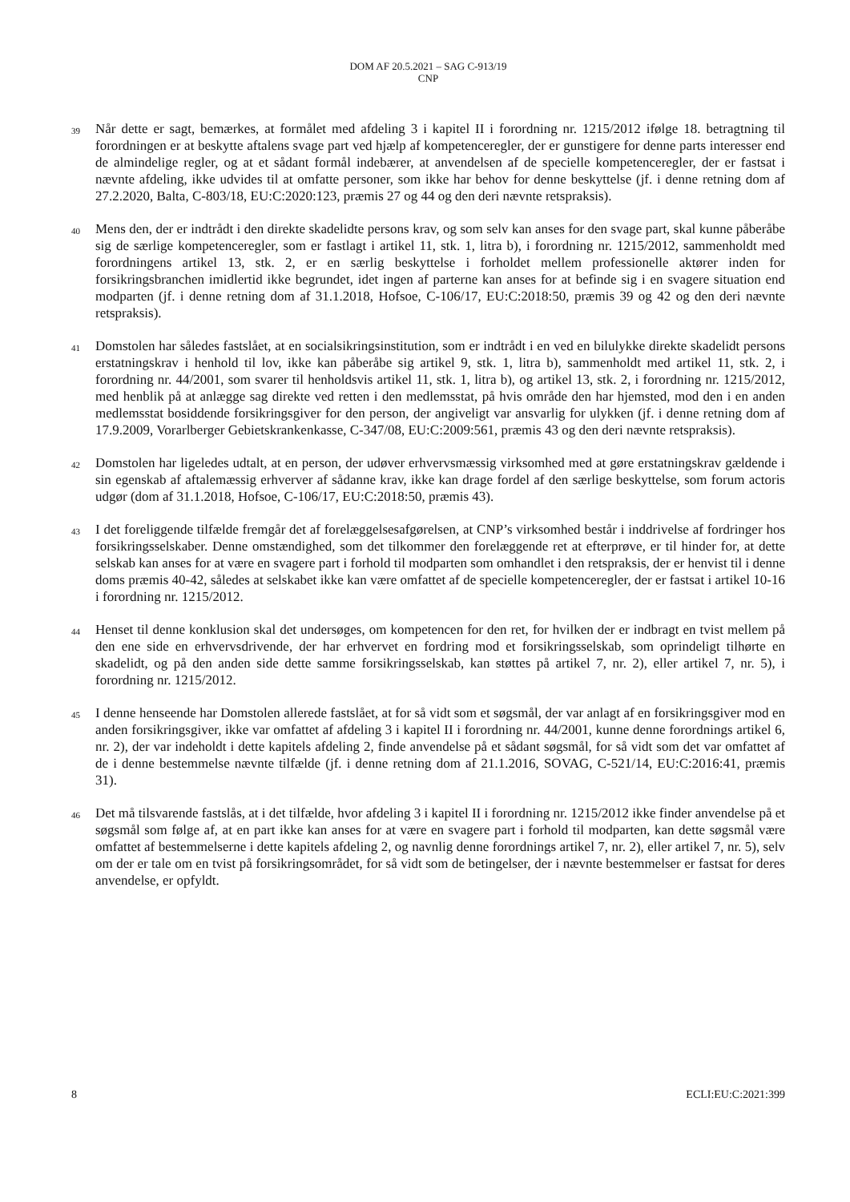DOM AF 20.5.2021 – SAG C-913/19
CNP
39
Når dette er sagt, bemærkes, at formålet med afdeling 3 i kapitel II i forordning nr. 1215/2012 ifølge 18. betragtning til forordningen er at beskytte aftalens svage part ved hjælp af kompetenceregler, der er gunstigere for denne parts interesser end de almindelige regler, og at et sådant formål indebærer, at anvendelsen af de specielle kompetenceregler, der er fastsat i nævnte afdeling, ikke udvides til at omfatte personer, som ikke har behov for denne beskyttelse (jf. i denne retning dom af 27.2.2020, Balta, C-803/18, EU:C:2020:123, præmis 27 og 44 og den deri nævnte retspraksis).
40
Mens den, der er indtrådt i den direkte skadelidte persons krav, og som selv kan anses for den svage part, skal kunne påberåbe sig de særlige kompetenceregler, som er fastlagt i artikel 11, stk. 1, litra b), i forordning nr. 1215/2012, sammenholdt med forordningens artikel 13, stk. 2, er en særlig beskyttelse i forholdet mellem professionelle aktører inden for forsikringsbranchen imidlertid ikke begrundet, idet ingen af parterne kan anses for at befinde sig i en svagere situation end modparten (jf. i denne retning dom af 31.1.2018, Hofsoe, C-106/17, EU:C:2018:50, præmis 39 og 42 og den deri nævnte retspraksis).
41
Domstolen har således fastslået, at en socialsikringsinstitution, som er indtrådt i en ved en bilulykke direkte skadelidt persons erstatningskrav i henhold til lov, ikke kan påberåbe sig artikel 9, stk. 1, litra b), sammenholdt med artikel 11, stk. 2, i forordning nr. 44/2001, som svarer til henholdsvis artikel 11, stk. 1, litra b), og artikel 13, stk. 2, i forordning nr. 1215/2012, med henblik på at anlægge sag direkte ved retten i den medlemsstat, på hvis område den har hjemsted, mod den i en anden medlemsstat bosiddende forsikringsgiver for den person, der angiveligt var ansvarlig for ulykken (jf. i denne retning dom af 17.9.2009, Vorarlberger Gebietskrankenkasse, C-347/08, EU:C:2009:561, præmis 43 og den deri nævnte retspraksis).
42
Domstolen har ligeledes udtalt, at en person, der udøver erhvervsmæssig virksomhed med at gøre erstatningskrav gældende i sin egenskab af aftalemæssig erhverver af sådanne krav, ikke kan drage fordel af den særlige beskyttelse, som forum actoris udgør (dom af 31.1.2018, Hofsoe, C-106/17, EU:C:2018:50, præmis 43).
43
I det foreliggende tilfælde fremgår det af forelæggelsesafgørelsen, at CNP’s virksomhed består i inddrivelse af fordringer hos forsikringsselskaber. Denne omstændighed, som det tilkommer den forelæggende ret at efterprøve, er til hinder for, at dette selskab kan anses for at være en svagere part i forhold til modparten som omhandlet i den retspraksis, der er henvist til i denne doms præmis 40-42, således at selskabet ikke kan være omfattet af de specielle kompetenceregler, der er fastsat i artikel 10-16 i forordning nr. 1215/2012.
44
Henset til denne konklusion skal det undersøges, om kompetencen for den ret, for hvilken der er indbragt en tvist mellem på den ene side en erhvervsdrivende, der har erhvervet en fordring mod et forsikringsselskab, som oprindeligt tilhørte en skadelidt, og på den anden side dette samme forsikringsselskab, kan støttes på artikel 7, nr. 2), eller artikel 7, nr. 5), i forordning nr. 1215/2012.
45
I denne henseende har Domstolen allerede fastslået, at for så vidt som et søgsmål, der var anlagt af en forsikringsgiver mod en anden forsikringsgiver, ikke var omfattet af afdeling 3 i kapitel II i forordning nr. 44/2001, kunne denne forordnings artikel 6, nr. 2), der var indeholdt i dette kapitels afdeling 2, finde anvendelse på et sådant søgsmål, for så vidt som det var omfattet af de i denne bestemmelse nævnte tilfælde (jf. i denne retning dom af 21.1.2016, SOVAG, C-521/14, EU:C:2016:41, præmis 31).
46
Det må tilsvarende fastslås, at i det tilfælde, hvor afdeling 3 i kapitel II i forordning nr. 1215/2012 ikke finder anvendelse på et søgsmål som følge af, at en part ikke kan anses for at være en svagere part i forhold til modparten, kan dette søgsmål være omfattet af bestemmelserne i dette kapitels afdeling 2, og navnlig denne forordnings artikel 7, nr. 2), eller artikel 7, nr. 5), selv om der er tale om en tvist på forsikringsområdet, for så vidt som de betingelser, der i nævnte bestemmelser er fastsat for deres anvendelse, er opfyldt.
8 ECLI:EU:C:2021:399